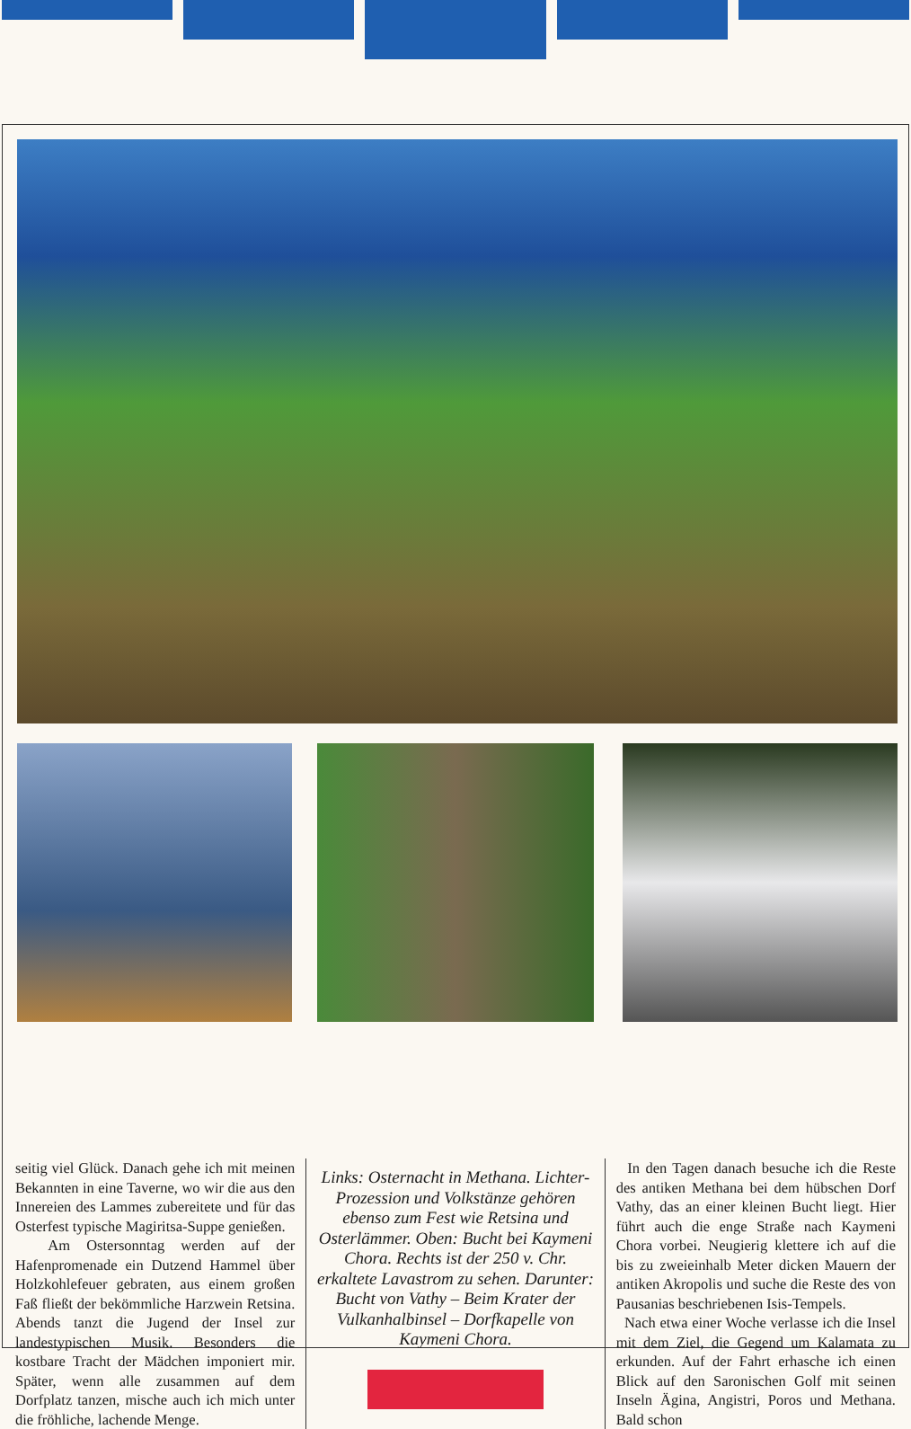seitig viel Glück. Danach gehe ich mit meinen Bekannten in eine Taverne, wo wir die aus den Innereien des Lammes zubereitete und für das Osterfest typische Magiritsa-Suppe genießen.
Am Ostersonntag werden auf der Hafenpromenade ein Dutzend Hammel über Holzkohlefeuer gebraten, aus einem großen Faß fließt der bekömmliche Harzwein Retsina. Abends tanzt die Jugend der Insel zur landestypischen Musik. Besonders die kostbare Tracht der Mädchen imponiert mir. Später, wenn alle zusammen auf dem Dorfplatz tanzen, mische auch ich mich unter die fröhliche, lachende Menge.
Links: Osternacht in Methana. Lichter-Prozession und Volkstänze gehören ebenso zum Fest wie Retsina und Osterlämmer. Oben: Bucht bei Kaymeni Chora. Rechts ist der 250 v. Chr. erkaltete Lavastrom zu sehen. Darunter: Bucht von Vathy – Beim Krater der Vulkanhalbinsel – Dorfkapelle von Kaymeni Chora.
In den Tagen danach besuche ich die Reste des antiken Methana bei dem hübschen Dorf Vathy, das an einer kleinen Bucht liegt. Hier führt auch die enge Straße nach Kaymeni Chora vorbei. Neugierig klettere ich auf die bis zu zweieinhalb Meter dicken Mauern der antiken Akropolis und suche die Reste des von Pausanias beschriebenen Isis-Tempels.
Nach etwa einer Woche verlasse ich die Insel mit dem Ziel, die Gegend um Kalamata zu erkunden. Auf der Fahrt erhasche ich einen Blick auf den Saronischen Golf mit seinen Inseln Ägina, Angistri, Poros und Methana. Bald schon